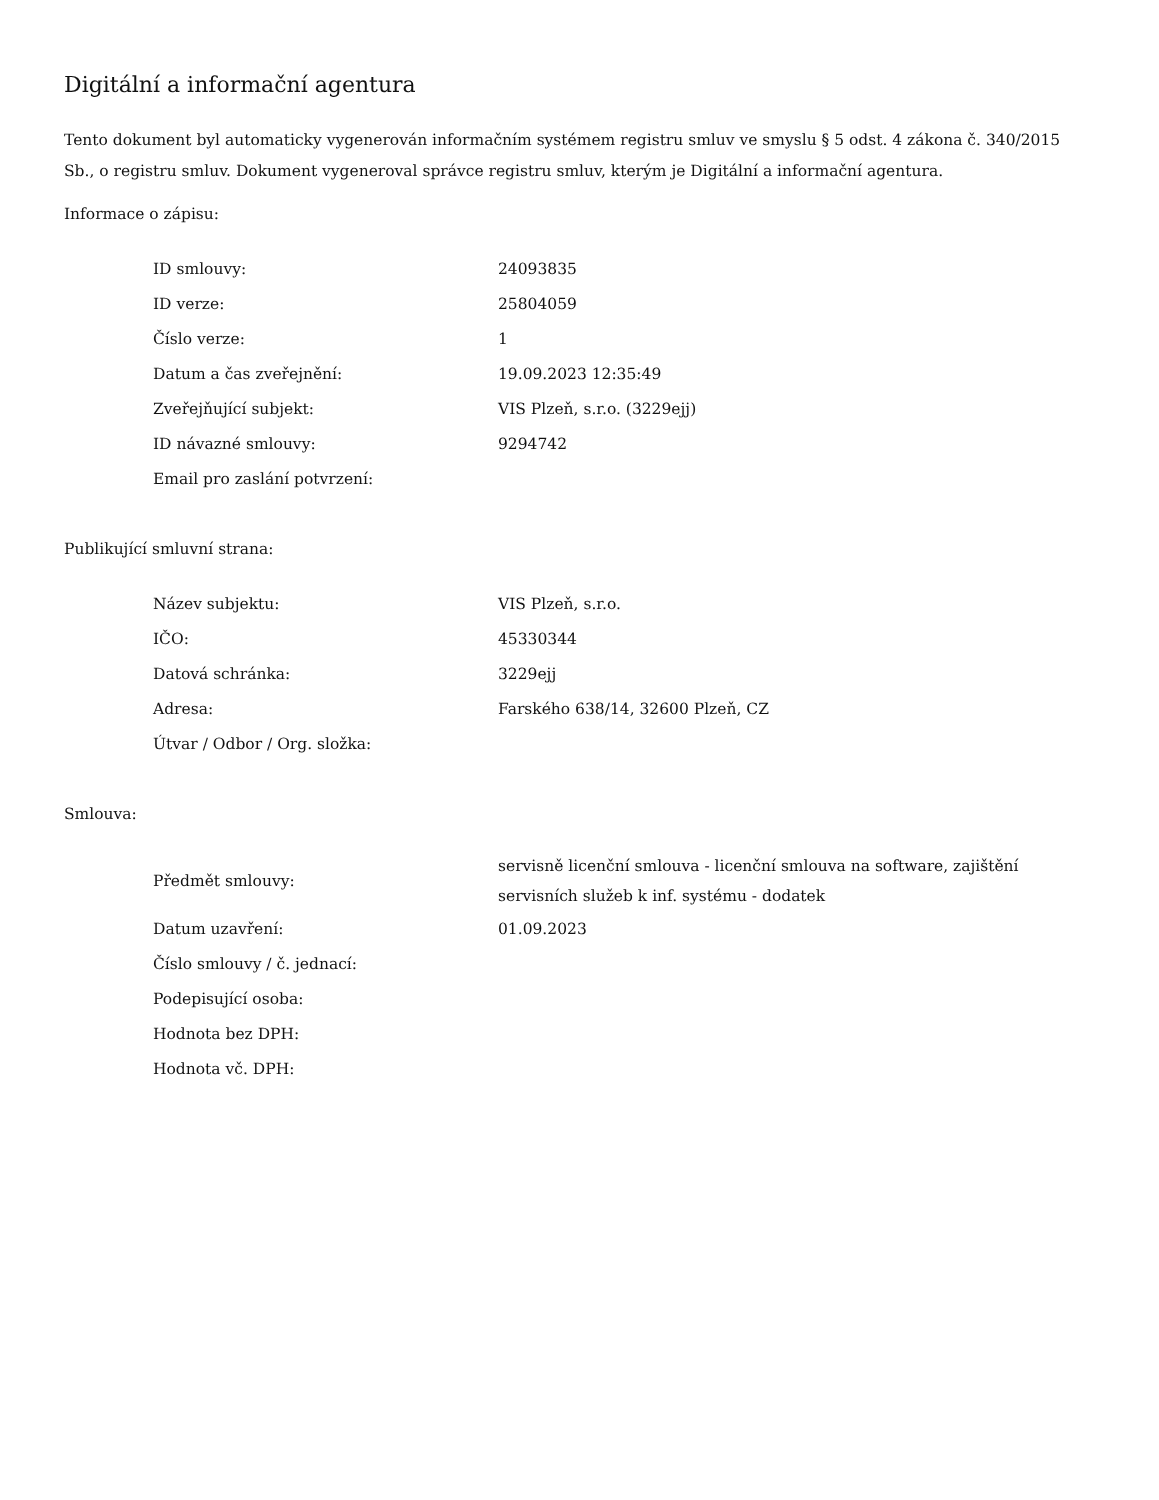Digitální a informační agentura
Tento dokument byl automaticky vygenerován informačním systémem registru smluv ve smyslu § 5 odst. 4 zákona č. 340/2015 Sb., o registru smluv. Dokument vygeneroval správce registru smluv, kterým je Digitální a informační agentura.
Informace o zápisu:
| ID smlouvy: | 24093835 |
| ID verze: | 25804059 |
| Číslo verze: | 1 |
| Datum a čas zveřejnění: | 19.09.2023 12:35:49 |
| Zveřejňující subjekt: | VIS Plzeň, s.r.o. (3229ejj) |
| ID návazné smlouvy: | 9294742 |
| Email pro zaslání potvrzení: | |
Publikující smluvní strana:
| Název subjektu: | VIS Plzeň, s.r.o. |
| IČO: | 45330344 |
| Datová schránka: | 3229ejj |
| Adresa: | Farského 638/14, 32600 Plzeň, CZ |
| Útvar / Odbor / Org. složka: | |
Smlouva:
| Předmět smlouvy: | servisně licenční smlouva - licenční smlouva na software, zajištění servisních služeb k inf. systému - dodatek |
| Datum uzavření: | 01.09.2023 |
| Číslo smlouvy / č. jednací: | |
| Podepisující osoba: | |
| Hodnota bez DPH: | |
| Hodnota vč. DPH: | |